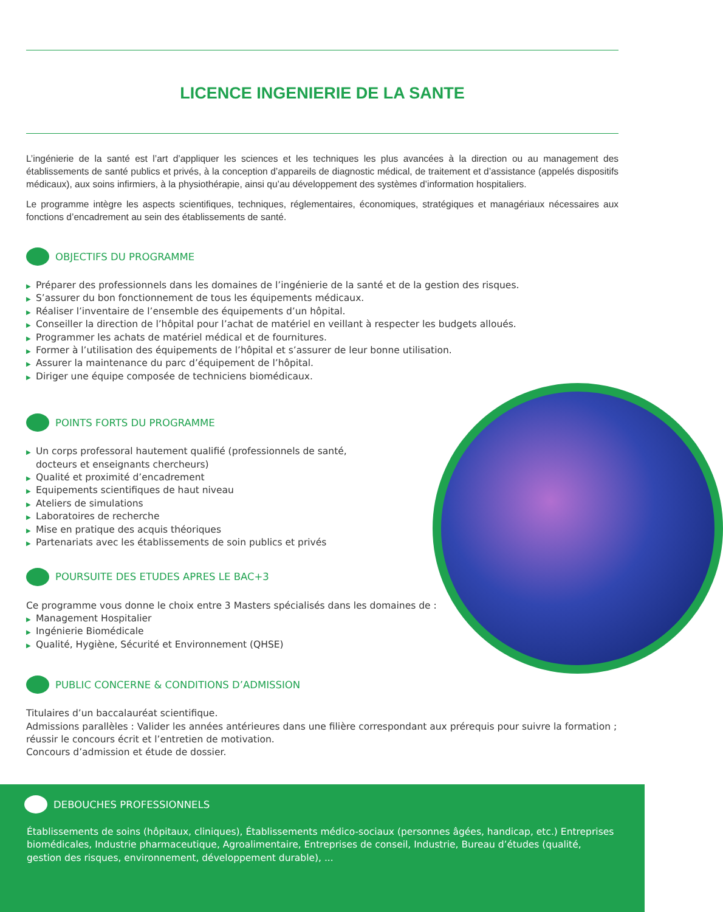LICENCE INGENIERIE DE LA SANTE
L’ingénierie de la santé est l’art d’appliquer les sciences et les techniques les plus avancées à la direction ou au management des établissements de santé publics et privés, à la conception d’appareils de diagnostic médical, de traitement et d’assistance (appelés dispositifs médicaux), aux soins infirmiers, à la physiothérapie, ainsi qu’au développement des systèmes d’information hospitaliers.
Le programme intègre les aspects scientifiques, techniques, réglementaires, économiques, stratégiques et managériaux nécessaires aux fonctions d’encadrement au sein des établissements de santé.
OBJECTIFS DU PROGRAMME
▶ Préparer des professionnels dans les domaines de l’ingénierie de la santé et de la gestion des risques.
▶ S’assurer du bon fonctionnement de tous les équipements médicaux.
▶ Réaliser l’inventaire de l’ensemble des équipements d’un hôpital.
▶ Conseiller la direction de l’hôpital pour l’achat de matériel en veillant à respecter les budgets alloués.
▶ Programmer les achats de matériel médical et de fournitures.
▶ Former à l’utilisation des équipements de l’hôpital et s’assurer de leur bonne utilisation.
▶ Assurer la maintenance du parc d’équipement de l’hôpital.
▶ Diriger une équipe composée de techniciens biomédicaux.
POINTS FORTS DU PROGRAMME
▶ Un corps professoral hautement qualifié (professionnels de santé, docteurs et enseignants chercheurs)
▶ Qualité et proximité d’encadrement
▶ Equipements scientifiques de haut niveau
▶ Ateliers de simulations
▶ Laboratoires de recherche
▶ Mise en pratique des acquis théoriques
▶ Partenariats avec les établissements de soin publics et privés
POURSUITE DES ETUDES APRES LE BAC+3
Ce programme vous donne le choix entre 3 Masters spécialisés dans les domaines de :
▶ Management Hospitalier
▶ Ingénierie Biomédicale
▶ Qualité, Hygiène, Sécurité et Environnement (QHSE)
PUBLIC CONCERNE & CONDITIONS D’ADMISSION
Titulaires d’un baccalauréat scientifique.
Admissions parallèles : Valider les années antérieures dans une filière correspondant aux prérequis pour suivre la formation ; réussir le concours écrit et l’entretien de motivation.
Concours d’admission et étude de dossier.
DEBOUCHES PROFESSIONNELS
Établissements de soins (hôpitaux, cliniques), Établissements médico-sociaux (personnes âgées, handicap, etc.) Entreprises biomédicales, Industrie pharmaceutique, Agroalimentaire, Entreprises de conseil, Industrie, Bureau d’études (qualité, gestion des risques, environnement, développement durable), ...